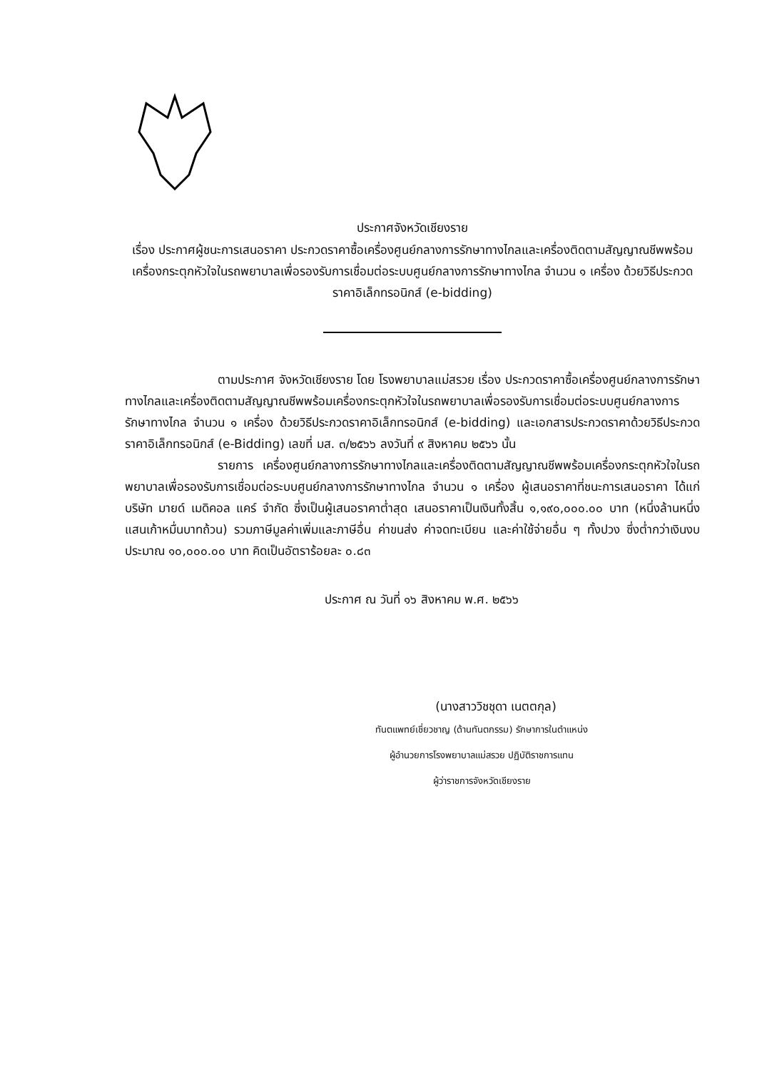ประกาศจังหวัดเชียงราย
เรื่อง ประกาศผู้ชนะการเสนอราคา ประกวดราคาซื้อเครื่องศูนย์กลางการรักษาทางไกลและเครื่องติดตามสัญญาณชีพพร้อมเครื่องกระตุกหัวใจในรถพยาบาลเพื่อรองรับการเชื่อมต่อระบบศูนย์กลางการรักษาทางไกล จำนวน ๑ เครื่อง ด้วยวิธีประกวดราคาอิเล็กทรอนิกส์ (e-bidding)
ตามประกาศ จังหวัดเชียงราย โดย โรงพยาบาลแม่สรวย เรื่อง ประกวดราคาซื้อเครื่องศูนย์กลางการรักษาทางไกลและเครื่องติดตามสัญญาณชีพพร้อมเครื่องกระตุกหัวใจในรถพยาบาลเพื่อรองรับการเชื่อมต่อระบบศูนย์กลางการรักษาทางไกล จำนวน ๑ เครื่อง ด้วยวิธีประกวดราคาอิเล็กทรอนิกส์ (e-bidding) และเอกสารประกวดราคาด้วยวิธีประกวดราคาอิเล็กทรอนิกส์ (e-Bidding) เลขที่ มส. ๓/๒๕๖๖ ลงวันที่ ๙ สิงหาคม ๒๕๖๖ นั้น
รายการ เครื่องศูนย์กลางการรักษาทางไกลและเครื่องติดตามสัญญาณชีพพร้อมเครื่องกระตุกหัวใจในรถพยาบาลเพื่อรองรับการเชื่อมต่อระบบศูนย์กลางการรักษาทางไกล จำนวน ๑ เครื่อง ผู้เสนอราคาที่ชนะการเสนอราคา ได้แก่ บริษัท มายด์ เมดิคอล แคร์ จำกัด ซึ่งเป็นผู้เสนอราคาต่ำสุด เสนอราคาเป็นเงินทั้งสิ้น ๑,๑๙๐,๐๐๐.๐๐ บาท (หนึ่งล้านหนึ่งแสนเก้าหมื่นบาทถ้วน) รวมภาษีมูลค่าเพิ่มและภาษีอื่น ค่าขนส่ง ค่าจดทะเบียน และค่าใช้จ่ายอื่น ๆ ทั้งปวง ซึ่งต่ำกว่าเงินงบประมาณ ๑๐,๐๐๐.๐๐ บาท คิดเป็นอัตราร้อยละ ๐.๘๓
ประกาศ ณ วันที่ ๑๖ สิงหาคม พ.ศ. ๒๕๖๖
(นางสาววิชชุดา เนตตกุล)
ทันตแพทย์เชี่ยวชาญ (ด้านทันตกรรม) รักษาการในตำแหน่ง
ผู้อำนวยการโรงพยาบาลแม่สรวย ปฏิบัติราชการแทน
ผู้ว่าราชการจังหวัดเชียงราย